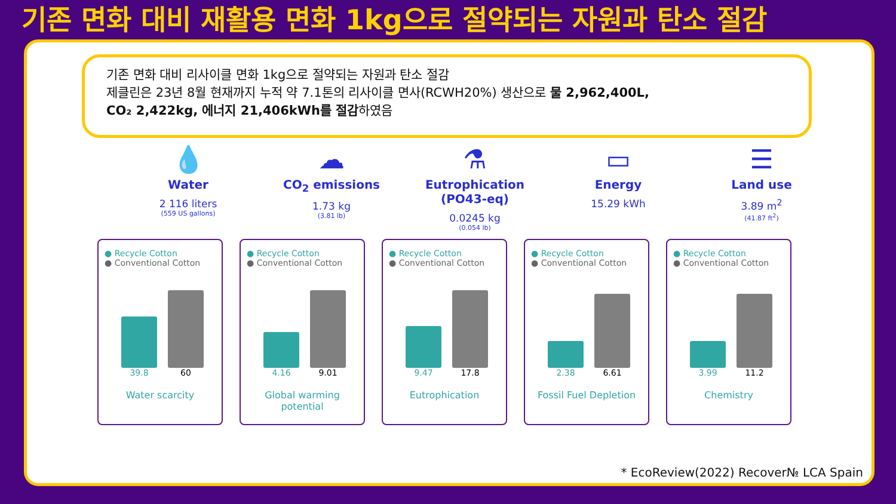기존 면화 대비 재활용 면화 1kg으로 절약되는 자원과 탄소 절감
기존 면화 대비 리사이클 면화 1kg으로 절약되는 자원과 탄소 절감
제클린은 23년 8월 현재까지 누적 약 7.1톤의 리사이클 면사(RCWH20%) 생산으로 물 2,962,400L,
CO₂ 2,422kg, 에너지 21,406kWh를 절감하였음
💧
Water
2 116 liters
(559 US gallons)
☁
CO<sub>2</sub> emissions
1.73 kg
(3.81 lb)
⚗
Eutrophication
(PO43-eq)
0.0245 kg
(0.054 lb)
▭
Energy
15.29 kWh
☰
Land use
3.89 m<sup>2</sup>
(41.87 ft<sup>2</sup>)
● Recycle Cotton
● Conventional Cotton
39.8 60
Water scarcity
● Recycle Cotton
● Conventional Cotton
4.16 9.01
Global warming
potential
● Recycle Cotton
● Conventional Cotton
9.47 17.8
Eutrophication
● Recycle Cotton
● Conventional Cotton
2.38 6.61
Fossil Fuel Depletion
● Recycle Cotton
● Conventional Cotton
3.99 11.2
Chemistry
* EcoReview(2022) Recover№ LCA Spain